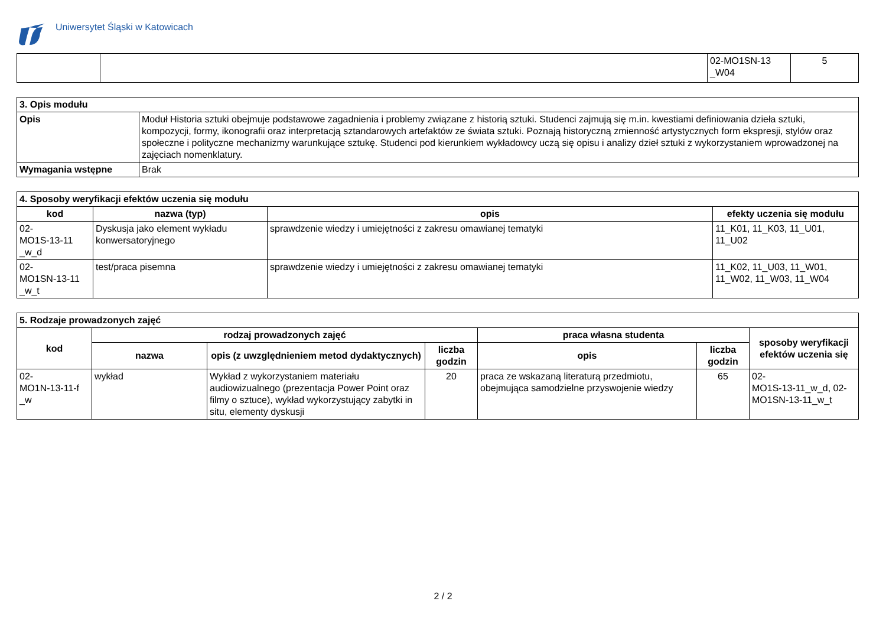Uniwersytet Śląski w Katowicach
| | | 02-MO1SN-13 _W04 | 5 |
| 3. Opis modułu | |
| Opis | Moduł Historia sztuki obejmuje podstawowe zagadnienia i problemy związane z historią sztuki. Studenci zajmują się m.in. kwestiami definiowania dzieła sztuki, kompozycji, formy, ikonografii oraz interpretacją sztandarowych artefaktów ze świata sztuki. Poznają historyczną zmienność artystycznych form ekspresji, stylów oraz społeczne i polityczne mechanizmy warunkujące sztukę. Studenci pod kierunkiem wykładowcy uczą się opisu i analizy dzieł sztuki z wykorzystaniem wprowadzonej na zajęciach nomenklatury. |
| Wymagania wstępne | Brak |
| 4. Sposoby weryfikacji efektów uczenia się modułu | | | |
| kod | nazwa (typ) | opis | efekty uczenia się modułu |
| 02- MO1S-13-11 _w_d | Dyskusja jako element wykładu konwersatoryjnego | sprawdzenie wiedzy i umiejętności z zakresu omawianej tematyki | 11_K01, 11_K03, 11_U01, 11_U02 |
| 02- MO1SN-13-11 _w_t | test/praca pisemna | sprawdzenie wiedzy i umiejętności z zakresu omawianej tematyki | 11_K02, 11_U03, 11_W01, 11_W02, 11_W03, 11_W04 |
| 5. Rodzaje prowadzonych zajęć | | | | | | |
| kod | rodzaj prowadzonych zajęć | | | praca własna studenta | | sposoby weryfikacji efektów uczenia się |
| | nazwa | opis (z uwzględnieniem metod dydaktycznych) | liczba godzin | opis | liczba godzin | |
| 02- MO1N-13-11-f _w | wykład | Wykład z wykorzystaniem materiału audiowizualnego (prezentacja Power Point oraz filmy o sztuce), wykład wykorzystujący zabytki in situ, elementy dyskusji | 20 | praca ze wskazaną literaturą przedmiotu, obejmująca samodzielne przyswojenie wiedzy | 65 | 02- MO1S-13-11_w_d, 02- MO1SN-13-11_w_t |
2 / 2